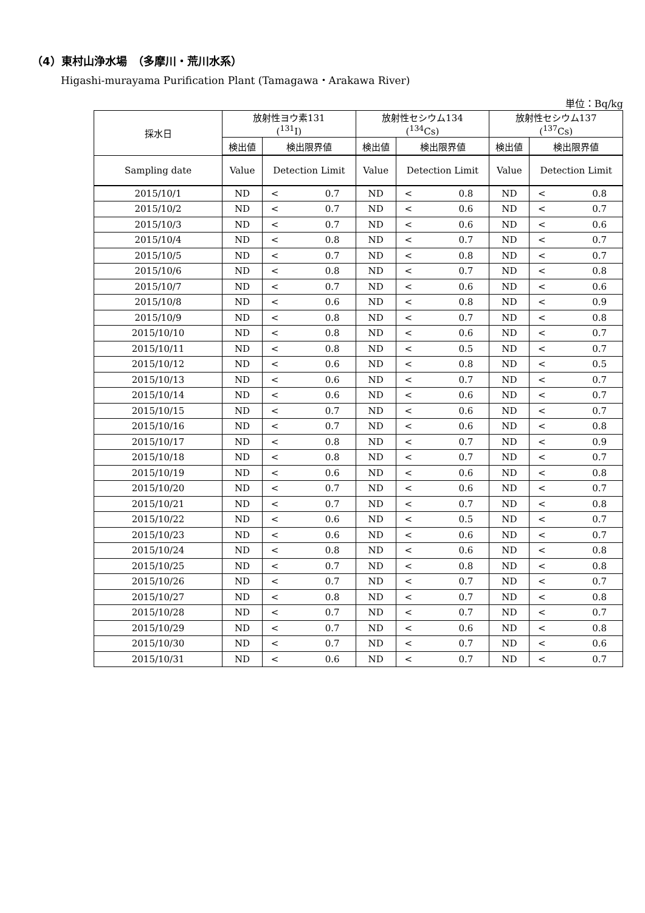（4）東村山浄水場　（多摩川・荒川水系）
Higashi-murayama Purification Plant (Tamagawa・Arakawa River)
単位：Bq/kg
| 採水日 | 放射性ヨウ素131 (<sup>131</sup>I) | | | 放射性セシウム134 (<sup>134</sup>Cs) | | | 放射性セシウム137 (<sup>137</sup>Cs) | | |
| --- | --- | --- | --- | --- | --- | --- | --- | --- | --- |
| | 検出値 | 検出限界値 | | 検出値 | 検出限界値 | | 検出値 | 検出限界値 | |
| Sampling date | Value | Detection Limit | | Value | Detection Limit | | Value | Detection Limit | |
| 2015/10/1 | ND | < | 0.7 | ND | < | 0.8 | ND | < | 0.8 |
| 2015/10/2 | ND | < | 0.7 | ND | < | 0.6 | ND | < | 0.7 |
| 2015/10/3 | ND | < | 0.7 | ND | < | 0.6 | ND | < | 0.6 |
| 2015/10/4 | ND | < | 0.8 | ND | < | 0.7 | ND | < | 0.7 |
| 2015/10/5 | ND | < | 0.7 | ND | < | 0.8 | ND | < | 0.7 |
| 2015/10/6 | ND | < | 0.8 | ND | < | 0.7 | ND | < | 0.8 |
| 2015/10/7 | ND | < | 0.7 | ND | < | 0.6 | ND | < | 0.6 |
| 2015/10/8 | ND | < | 0.6 | ND | < | 0.8 | ND | < | 0.9 |
| 2015/10/9 | ND | < | 0.8 | ND | < | 0.7 | ND | < | 0.8 |
| 2015/10/10 | ND | < | 0.8 | ND | < | 0.6 | ND | < | 0.7 |
| 2015/10/11 | ND | < | 0.8 | ND | < | 0.5 | ND | < | 0.7 |
| 2015/10/12 | ND | < | 0.6 | ND | < | 0.8 | ND | < | 0.5 |
| 2015/10/13 | ND | < | 0.6 | ND | < | 0.7 | ND | < | 0.7 |
| 2015/10/14 | ND | < | 0.6 | ND | < | 0.6 | ND | < | 0.7 |
| 2015/10/15 | ND | < | 0.7 | ND | < | 0.6 | ND | < | 0.7 |
| 2015/10/16 | ND | < | 0.7 | ND | < | 0.6 | ND | < | 0.8 |
| 2015/10/17 | ND | < | 0.8 | ND | < | 0.7 | ND | < | 0.9 |
| 2015/10/18 | ND | < | 0.8 | ND | < | 0.7 | ND | < | 0.7 |
| 2015/10/19 | ND | < | 0.6 | ND | < | 0.6 | ND | < | 0.8 |
| 2015/10/20 | ND | < | 0.7 | ND | < | 0.6 | ND | < | 0.7 |
| 2015/10/21 | ND | < | 0.7 | ND | < | 0.7 | ND | < | 0.8 |
| 2015/10/22 | ND | < | 0.6 | ND | < | 0.5 | ND | < | 0.7 |
| 2015/10/23 | ND | < | 0.6 | ND | < | 0.6 | ND | < | 0.7 |
| 2015/10/24 | ND | < | 0.8 | ND | < | 0.6 | ND | < | 0.8 |
| 2015/10/25 | ND | < | 0.7 | ND | < | 0.8 | ND | < | 0.8 |
| 2015/10/26 | ND | < | 0.7 | ND | < | 0.7 | ND | < | 0.7 |
| 2015/10/27 | ND | < | 0.8 | ND | < | 0.7 | ND | < | 0.8 |
| 2015/10/28 | ND | < | 0.7 | ND | < | 0.7 | ND | < | 0.7 |
| 2015/10/29 | ND | < | 0.7 | ND | < | 0.6 | ND | < | 0.8 |
| 2015/10/30 | ND | < | 0.7 | ND | < | 0.7 | ND | < | 0.6 |
| 2015/10/31 | ND | < | 0.6 | ND | < | 0.7 | ND | < | 0.7 |